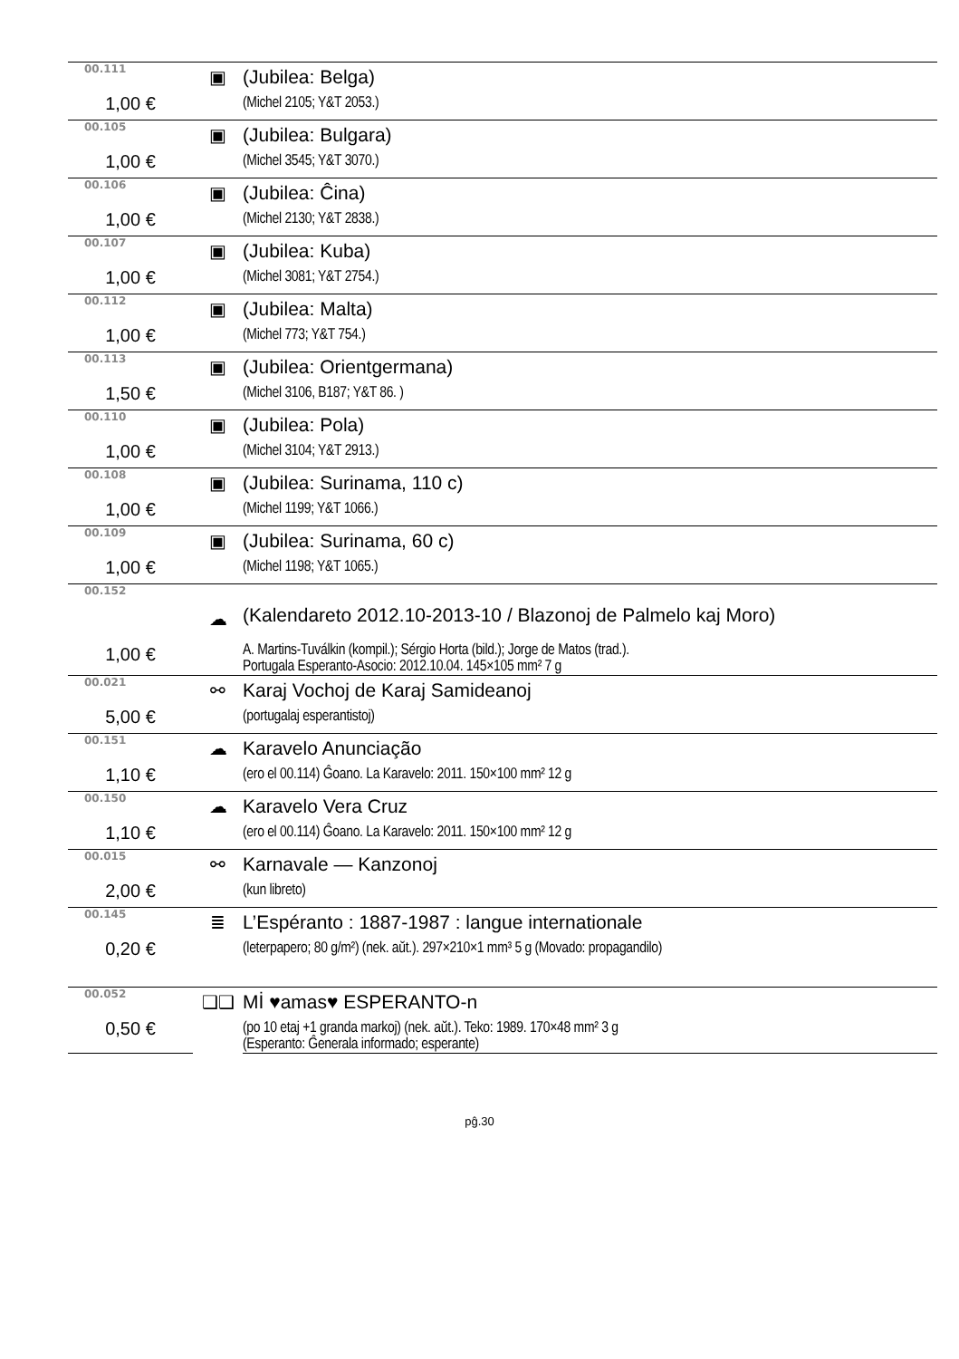| 00.111 | ▣ | (Jubilea: Belga) |
| 1,00 € | | (Michel 2105; Y&T 2053.) |
| 00.105 | ▣ | (Jubilea: Bulgara) |
| 1,00 € | | (Michel 3545; Y&T 3070.) |
| 00.106 | ▣ | (Jubilea: Ĉina) |
| 1,00 € | | (Michel 2130; Y&T 2838.) |
| 00.107 | ▣ | (Jubilea: Kuba) |
| 1,00 € | | (Michel 3081; Y&T 2754.) |
| 00.112 | ▣ | (Jubilea: Malta) |
| 1,00 € | | (Michel 773; Y&T 754.) |
| 00.113 | ▣ | (Jubilea: Orientgermana) |
| 1,50 € | | (Michel 3106, B187; Y&T 86. ) |
| 00.110 | ▣ | (Jubilea: Pola) |
| 1,00 € | | (Michel 3104; Y&T 2913.) |
| 00.108 | ▣ | (Jubilea: Surinama, 110 c) |
| 1,00 € | | (Michel 1199; Y&T 1066.) |
| 00.109 | ▣ | (Jubilea: Surinama, 60 c) |
| 1,00 € | | (Michel 1198; Y&T 1065.) |
| 00.152 | ☁ | (Kalendareto 2012.10-2013-10 / Blazonoj de Palmelo kaj Moro) |
| 1,00 € | | A. Martins-Tuválkin (kompil.); Sérgio Horta (bild.); Jorge de Matos (trad.). Portugala Esperanto-Asocio: 2012.10.04. 145×105 mm² 7 g |
| 00.021 | ⚯ | Karaj Vochoj de Karaj Samideanoj |
| 5,00 € | | (portugalaj esperantistoj) |
| 00.151 | ☁ | Karavelo Anunciação |
| 1,10 € | | (ero el 00.114) Ĝoano. La Karavelo: 2011. 150×100 mm² 12 g |
| 00.150 | ☁ | Karavelo Vera Cruz |
| 1,10 € | | (ero el 00.114) Ĝoano. La Karavelo: 2011. 150×100 mm² 12 g |
| 00.015 | ⚯ | Karnavale — Kanzonoj |
| 2,00 € | | (kun libreto) |
| 00.145 | ≣ | L’Espéranto : 1887-1987 : langue internationale |
| 0,20 € | | (leterpapero; 80 g/m²) (nek. aŭt.). 297×210×1 mm³ 5 g (Movado: propagandilo) |
| 00.052 | ❑❑ | Mİ ♥amas♥ ESPERANTO-n |
| 0,50 € | | (po 10 etaj +1 granda markoj) (nek. aŭt.). Teko: 1989. 170×48 mm² 3 g (Esperanto: Ĝenerala informado; esperante) |
pĝ.30